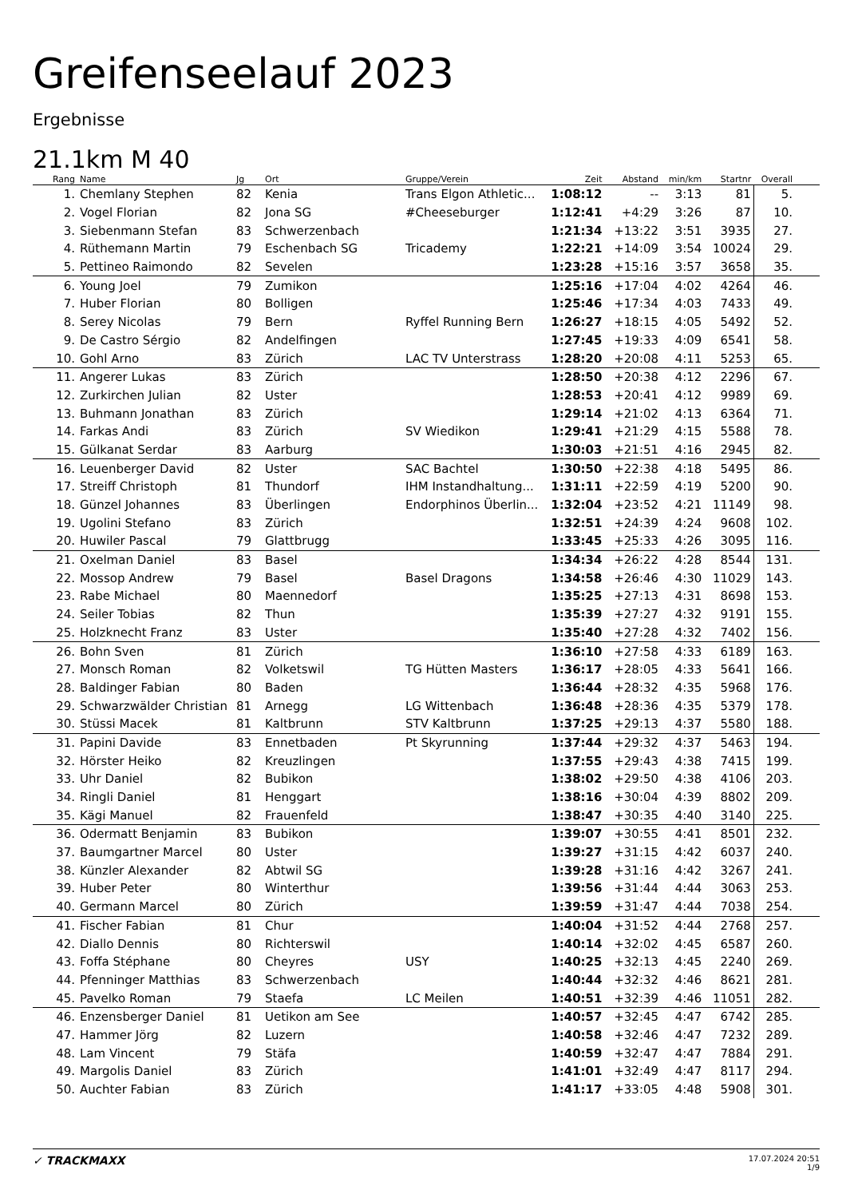Greifenseelauf 2023
Ergebnisse
21.1km M 40
| Rang | Name | Jg | Ort | Gruppe/Verein | Zeit | Abstand | min/km | Startnr | Overall | |
| --- | --- | --- | --- | --- | --- | --- | --- | --- | --- | --- |
| 1. | Chemlany Stephen | 82 | Kenia | Trans Elgon Athletic... | 1:08:12 | -- | 3:13 | 81 | 5. | |
| 2. | Vogel Florian | 82 | Jona SG | #Cheeseburger | 1:12:41 | +4:29 | 3:26 | 87 | 10. | |
| 3. | Siebenmann Stefan | 83 | Schwerzenbach | | 1:21:34 | +13:22 | 3:51 | 3935 | 27. | |
| 4. | Rüthemann Martin | 79 | Eschenbach SG | Tricademy | 1:22:21 | +14:09 | 3:54 | 10024 | 29. | |
| 5. | Pettineo Raimondo | 82 | Sevelen | | 1:23:28 | +15:16 | 3:57 | 3658 | 35. | |
| 6. | Young Joel | 79 | Zumikon | | 1:25:16 | +17:04 | 4:02 | 4264 | 46. | |
| 7. | Huber Florian | 80 | Bolligen | | 1:25:46 | +17:34 | 4:03 | 7433 | 49. | |
| 8. | Serey Nicolas | 79 | Bern | Ryffel Running Bern | 1:26:27 | +18:15 | 4:05 | 5492 | 52. | |
| 9. | De Castro Sérgio | 82 | Andelfingen | | 1:27:45 | +19:33 | 4:09 | 6541 | 58. | |
| 10. | Gohl Arno | 83 | Zürich | LAC TV Unterstrass | 1:28:20 | +20:08 | 4:11 | 5253 | 65. | |
| 11. | Angerer Lukas | 83 | Zürich | | 1:28:50 | +20:38 | 4:12 | 2296 | 67. | |
| 12. | Zurkirchen Julian | 82 | Uster | | 1:28:53 | +20:41 | 4:12 | 9989 | 69. | |
| 13. | Buhmann Jonathan | 83 | Zürich | | 1:29:14 | +21:02 | 4:13 | 6364 | 71. | |
| 14. | Farkas Andi | 83 | Zürich | SV Wiedikon | 1:29:41 | +21:29 | 4:15 | 5588 | 78. | |
| 15. | Gülkanat Serdar | 83 | Aarburg | | 1:30:03 | +21:51 | 4:16 | 2945 | 82. | |
| 16. | Leuenberger David | 82 | Uster | SAC Bachtel | 1:30:50 | +22:38 | 4:18 | 5495 | 86. | |
| 17. | Streiff Christoph | 81 | Thundorf | IHM Instandhaltung... | 1:31:11 | +22:59 | 4:19 | 5200 | 90. | |
| 18. | Günzel Johannes | 83 | Überlingen | Endorphinos Überlin... | 1:32:04 | +23:52 | 4:21 | 11149 | 98. | |
| 19. | Ugolini Stefano | 83 | Zürich | | 1:32:51 | +24:39 | 4:24 | 9608 | 102. | |
| 20. | Huwiler Pascal | 79 | Glattbrugg | | 1:33:45 | +25:33 | 4:26 | 3095 | 116. | |
| 21. | Oxelman Daniel | 83 | Basel | | 1:34:34 | +26:22 | 4:28 | 8544 | 131. | |
| 22. | Mossop Andrew | 79 | Basel | Basel Dragons | 1:34:58 | +26:46 | 4:30 | 11029 | 143. | |
| 23. | Rabe Michael | 80 | Maennedorf | | 1:35:25 | +27:13 | 4:31 | 8698 | 153. | |
| 24. | Seiler Tobias | 82 | Thun | | 1:35:39 | +27:27 | 4:32 | 9191 | 155. | |
| 25. | Holzknecht Franz | 83 | Uster | | 1:35:40 | +27:28 | 4:32 | 7402 | 156. | |
| 26. | Bohn Sven | 81 | Zürich | | 1:36:10 | +27:58 | 4:33 | 6189 | 163. | |
| 27. | Monsch Roman | 82 | Volketswil | TG Hütten Masters | 1:36:17 | +28:05 | 4:33 | 5641 | 166. | |
| 28. | Baldinger Fabian | 80 | Baden | | 1:36:44 | +28:32 | 4:35 | 5968 | 176. | |
| 29. | Schwarzwälder Christian | 81 | Arnegg | LG Wittenbach | 1:36:48 | +28:36 | 4:35 | 5379 | 178. | |
| 30. | Stüssi Macek | 81 | Kaltbrunn | STV Kaltbrunn | 1:37:25 | +29:13 | 4:37 | 5580 | 188. | |
| 31. | Papini Davide | 83 | Ennetbaden | Pt Skyrunning | 1:37:44 | +29:32 | 4:37 | 5463 | 194. | |
| 32. | Hörster Heiko | 82 | Kreuzlingen | | 1:37:55 | +29:43 | 4:38 | 7415 | 199. | |
| 33. | Uhr Daniel | 82 | Bubikon | | 1:38:02 | +29:50 | 4:38 | 4106 | 203. | |
| 34. | Ringli Daniel | 81 | Henggart | | 1:38:16 | +30:04 | 4:39 | 8802 | 209. | |
| 35. | Kägi Manuel | 82 | Frauenfeld | | 1:38:47 | +30:35 | 4:40 | 3140 | 225. | |
| 36. | Odermatt Benjamin | 83 | Bubikon | | 1:39:07 | +30:55 | 4:41 | 8501 | 232. | |
| 37. | Baumgartner Marcel | 80 | Uster | | 1:39:27 | +31:15 | 4:42 | 6037 | 240. | |
| 38. | Künzler Alexander | 82 | Abtwil SG | | 1:39:28 | +31:16 | 4:42 | 3267 | 241. | |
| 39. | Huber Peter | 80 | Winterthur | | 1:39:56 | +31:44 | 4:44 | 3063 | 253. | |
| 40. | Germann Marcel | 80 | Zürich | | 1:39:59 | +31:47 | 4:44 | 7038 | 254. | |
| 41. | Fischer Fabian | 81 | Chur | | 1:40:04 | +31:52 | 4:44 | 2768 | 257. | |
| 42. | Diallo Dennis | 80 | Richterswil | | 1:40:14 | +32:02 | 4:45 | 6587 | 260. | |
| 43. | Foffa Stéphane | 80 | Cheyres | USY | 1:40:25 | +32:13 | 4:45 | 2240 | 269. | |
| 44. | Pfenninger Matthias | 83 | Schwerzenbach | | 1:40:44 | +32:32 | 4:46 | 8621 | 281. | |
| 45. | Pavelko Roman | 79 | Staefa | LC Meilen | 1:40:51 | +32:39 | 4:46 | 11051 | 282. | |
| 46. | Enzensberger Daniel | 81 | Uetikon am See | | 1:40:57 | +32:45 | 4:47 | 6742 | 285. | |
| 47. | Hammer Jörg | 82 | Luzern | | 1:40:58 | +32:46 | 4:47 | 7232 | 289. | |
| 48. | Lam Vincent | 79 | Stäfa | | 1:40:59 | +32:47 | 4:47 | 7884 | 291. | |
| 49. | Margolis Daniel | 83 | Zürich | | 1:41:01 | +32:49 | 4:47 | 8117 | 294. | |
| 50. | Auchter Fabian | 83 | Zürich | | 1:41:17 | +33:05 | 4:48 | 5908 | 301. | |
✓ TRACKMAXX
17.07.2024 20:51
1/9